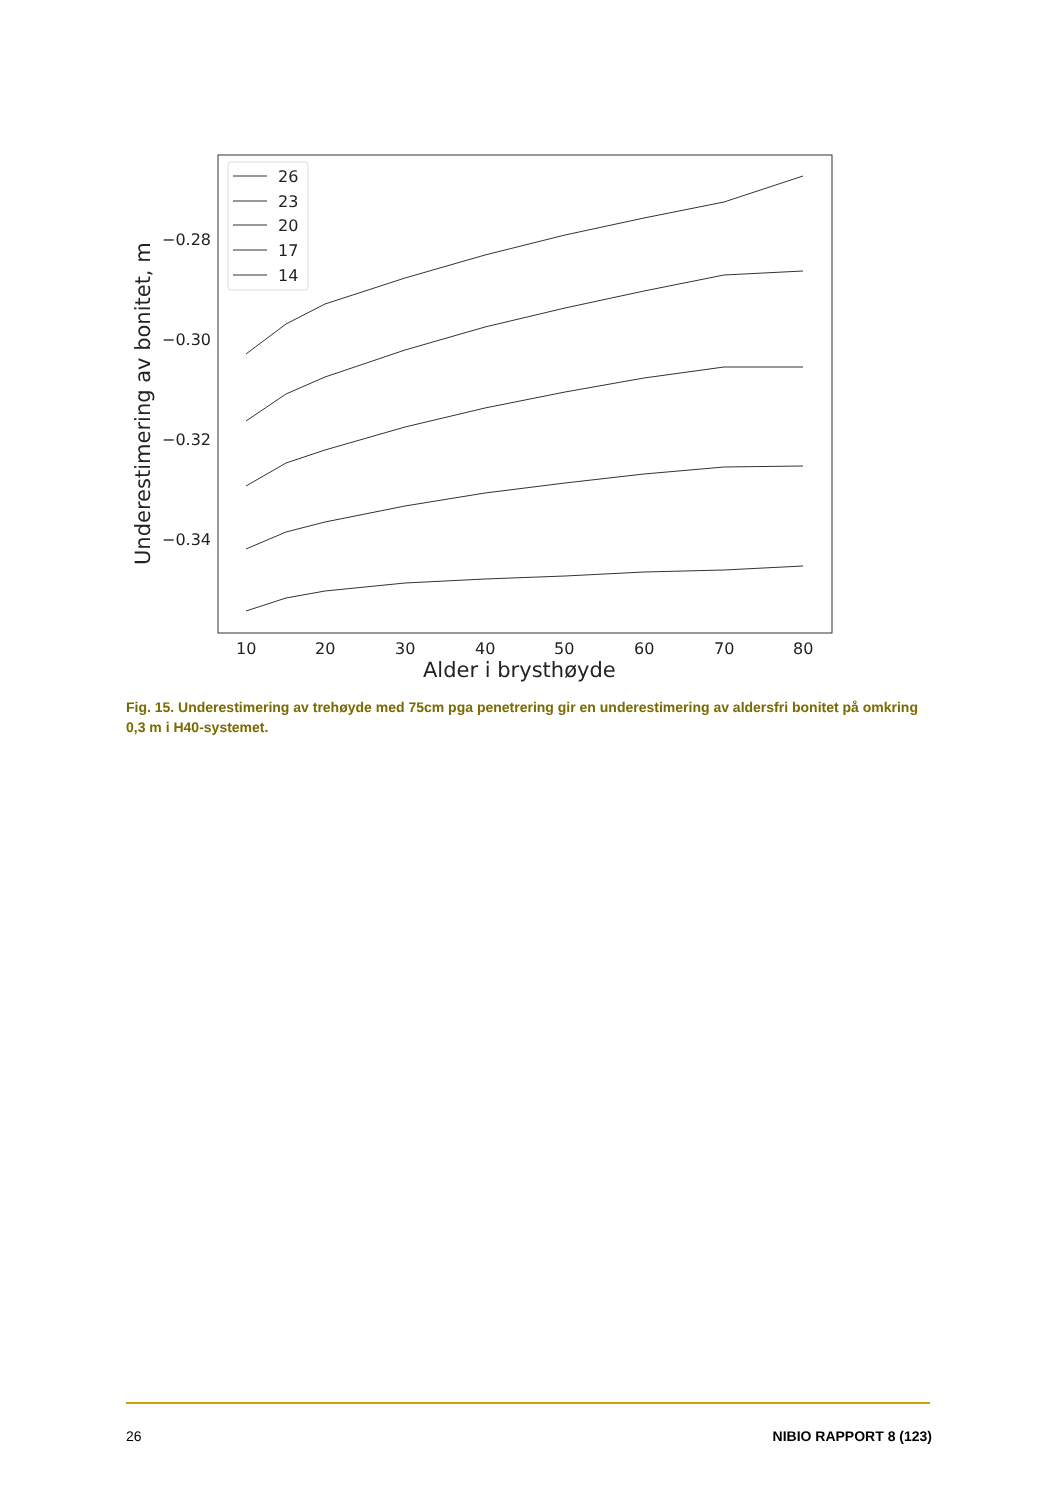26
23
20
17
14
−0.28
−0.30
−0.32
−0.34
10
20
30
40
50
60
70
80
Alder i brysthøyde
Underestimering av bonitet, m
Fig. 15. Underestimering av trehøyde med 75cm pga penetrering gir en underestimering av aldersfri bonitet på omkring 0,3 m i H40-systemet.
26 NIBIO RAPPORT 8 (123)